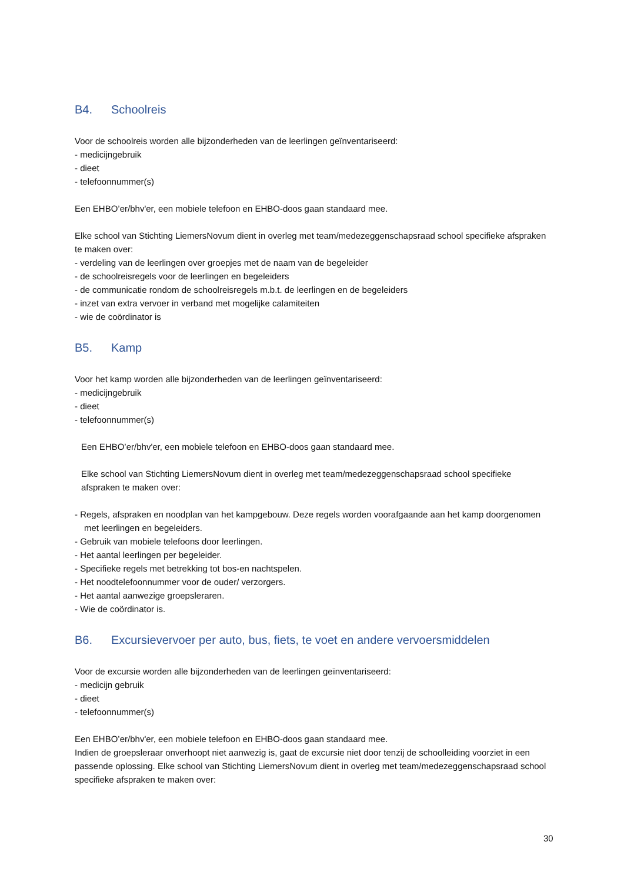B4. Schoolreis
Voor de schoolreis worden alle bijzonderheden van de leerlingen geïnventariseerd:
- medicijngebruik
- dieet
- telefoonnummer(s)
Een EHBO’er/bhv'er, een mobiele telefoon en EHBO-doos gaan standaard mee.
Elke school van Stichting LiemersNovum dient in overleg met team/medezeggenschapsraad school specifieke afspraken te maken over:
- verdeling van de leerlingen over groepjes met de naam van de begeleider
- de schoolreisregels voor de leerlingen en begeleiders
- de communicatie rondom de schoolreisregels m.b.t. de leerlingen en de begeleiders
- inzet van extra vervoer in verband met mogelijke calamiteiten
- wie de coördinator is
B5. Kamp
Voor het kamp worden alle bijzonderheden van de leerlingen geïnventariseerd:
- medicijngebruik
- dieet
- telefoonnummer(s)
Een EHBO’er/bhv'er, een mobiele telefoon en EHBO-doos gaan standaard mee.
Elke school van Stichting LiemersNovum dient in overleg met team/medezeggenschapsraad school specifieke afspraken te maken over:
- Regels, afspraken en noodplan van het kampgebouw. Deze regels worden voorafgaande aan het kamp doorgenomen met leerlingen en begeleiders.
- Gebruik van mobiele telefoons door leerlingen.
- Het aantal leerlingen per begeleider.
- Specifieke regels met betrekking tot bos-en nachtspelen.
- Het noodtelefoonnummer voor de ouder/ verzorgers.
- Het aantal aanwezige groepsleraren.
- Wie de coördinator is.
B6. Excursievervoer per auto, bus, fiets, te voet en andere vervoersmiddelen
Voor de excursie worden alle bijzonderheden van de leerlingen geïnventariseerd:
- medicijn gebruik
- dieet
- telefoonnummer(s)
Een EHBO’er/bhv'er, een mobiele telefoon en EHBO-doos gaan standaard mee.
Indien de groepsleraar onverhoopt niet aanwezig is, gaat de excursie niet door tenzij de schoolleiding voorziet in een passende oplossing. Elke school van Stichting LiemersNovum dient in overleg met team/medezeggenschapsraad school specifieke afspraken te maken over:
30